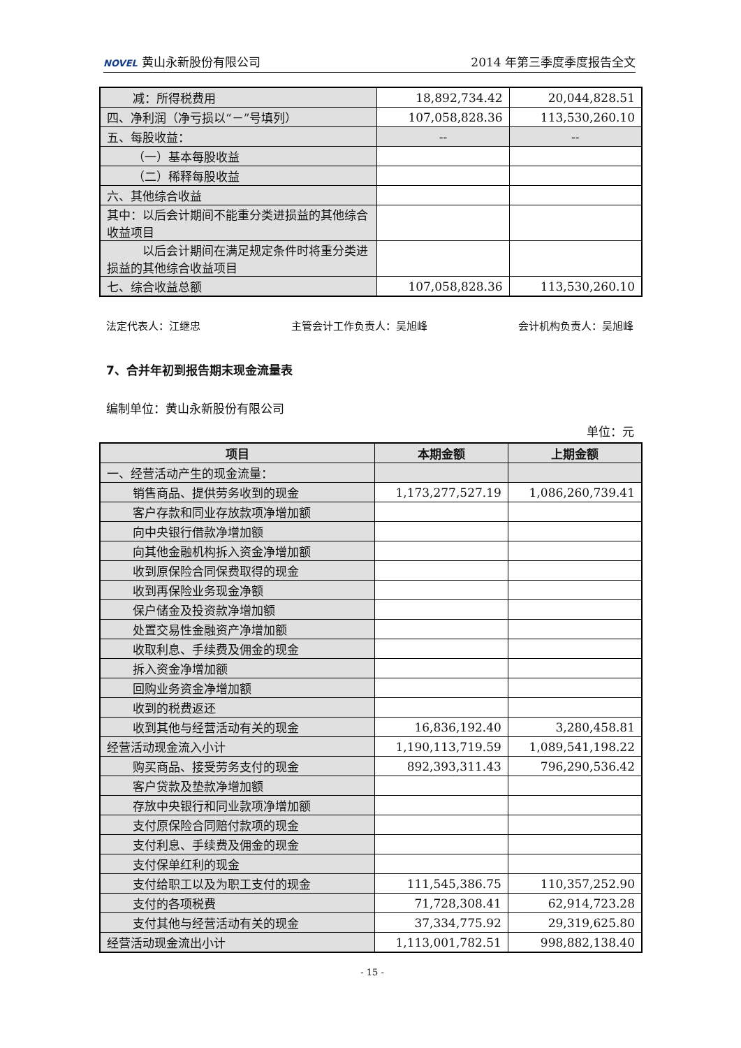NOVEL 黄山永新股份有限公司 2014 年第三季度季度报告全文
| 减：所得税费用 | 18,892,734.42 | 20,044,828.51 |
| 四、净利润（净亏损以“－”号填列） | 107,058,828.36 | 113,530,260.10 |
| 五、每股收益： | -- | -- |
| （一）基本每股收益 | | |
| （二）稀释每股收益 | | |
| 六、其他综合收益 | | |
| 其中：以后会计期间不能重分类进损益的其他综合收益项目 | | |
| 以后会计期间在满足规定条件时将重分类进损益的其他综合收益项目 | | |
| 七、综合收益总额 | 107,058,828.36 | 113,530,260.10 |
法定代表人：江继忠 主管会计工作负责人：吴旭峰 会计机构负责人：吴旭峰
7、合并年初到报告期末现金流量表
编制单位：黄山永新股份有限公司
单位：元
| 项目 | 本期金额 | 上期金额 |
| --- | --- | --- |
| 一、经营活动产生的现金流量： | | |
| 销售商品、提供劳务收到的现金 | 1,173,277,527.19 | 1,086,260,739.41 |
| 客户存款和同业存放款项净增加额 | | |
| 向中央银行借款净增加额 | | |
| 向其他金融机构拆入资金净增加额 | | |
| 收到原保险合同保费取得的现金 | | |
| 收到再保险业务现金净额 | | |
| 保户储金及投资款净增加额 | | |
| 处置交易性金融资产净增加额 | | |
| 收取利息、手续费及佣金的现金 | | |
| 拆入资金净增加额 | | |
| 回购业务资金净增加额 | | |
| 收到的税费返还 | | |
| 收到其他与经营活动有关的现金 | 16,836,192.40 | 3,280,458.81 |
| 经营活动现金流入小计 | 1,190,113,719.59 | 1,089,541,198.22 |
| 购买商品、接受劳务支付的现金 | 892,393,311.43 | 796,290,536.42 |
| 客户贷款及垫款净增加额 | | |
| 存放中央银行和同业款项净增加额 | | |
| 支付原保险合同赔付款项的现金 | | |
| 支付利息、手续费及佣金的现金 | | |
| 支付保单红利的现金 | | |
| 支付给职工以及为职工支付的现金 | 111,545,386.75 | 110,357,252.90 |
| 支付的各项税费 | 71,728,308.41 | 62,914,723.28 |
| 支付其他与经营活动有关的现金 | 37,334,775.92 | 29,319,625.80 |
| 经营活动现金流出小计 | 1,113,001,782.51 | 998,882,138.40 |
- 15 -